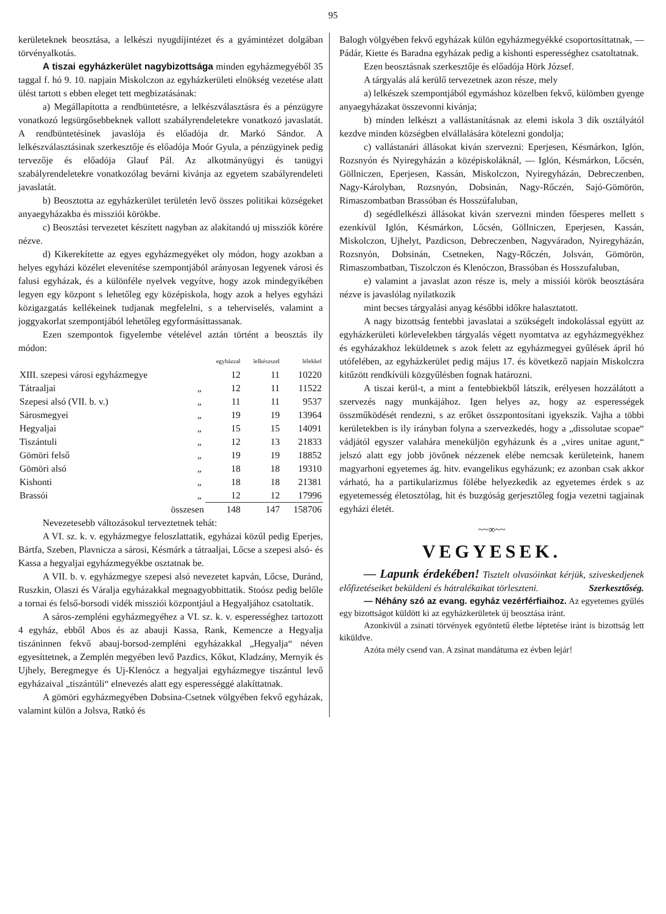95
kerületeknek beosztása, a lelkészi nyugdíjintézet és a gyámintézet dolgában törvényalkotás.
A tiszai egyházkerület nagybizottsága minden egyházmegyéből 35 taggal f. hó 9. 10. napjain Miskolczon az egyházkerületi elnökség vezetése alatt ülést tartott s ebben eleget tett megbizatásának:
a) Megállapította a rendbüntetésre, a lelkészválasztásra és a pénzügyre vonatkozó legsürgősebbeknek vallott szabályrendeletekre vonatkozó javaslatát. A rendbüntetésinek javaslója és előadója dr. Markó Sándor. A lelkészválasztásinak szerkesztője és előadója Moór Gyula, a pénzügyinek pedig tervezője és előadója Glauf Pál. Az alkotmányügyi és tanügyi szabályrendeletekre vonatkozólag bevárni kivánja az egyetem szabályrendeleti javaslatát.
b) Beosztotta az egyházkerület területén levő összes politikai községeket anyaegyházakba és missziói körökbe.
c) Beosztási tervezetet készített nagyban az alakítandó uj missziók körére nézve.
d) Kikerekítette az egyes egyházmegyéket oly módon, hogy azokban a helyes egyházi közélet elevenítése szempontjából arányosan legyenek városi és falusi egyházak, és a különféle nyelvek vegyítve, hogy azok mindegyikében legyen egy központ s lehetőleg egy középiskola, hogy azok a helyes egyházi közigazgatás kellékeinek tudjanak megfelelni, s a teherviselés, valamint a joggyakorlat szempontjából lehetőleg egyformásíttassanak.
Ezen szempontok figyelembe vételével aztán történt a beosztás ily módon:
| | | egyházzal | lelkészszel | lélekkel |
| --- | --- | --- | --- | --- |
| XIII. szepesi városi egyházmegye | | 12 | 11 | 10220 |
| Tátraaljai | „ | 12 | 11 | 11522 |
| Szepesi alsó (VII. b. v.) | „ | 11 | 11 | 9537 |
| Sárosmegyei | „ | 19 | 19 | 13964 |
| Hegyaljai | „ | 15 | 15 | 14091 |
| Tiszántuli | „ | 12 | 13 | 21833 |
| Gömöri felső | „ | 19 | 19 | 18852 |
| Gömöri alsó | „ | 18 | 18 | 19310 |
| Kishonti | „ | 18 | 18 | 21381 |
| Brassói | „ | 12 | 12 | 17996 |
| összesen | | 148 | 147 | 158706 |
Nevezetesebb változásokul terveztetnek tehát:
A VI. sz. k. v. egyházmegye feloszlattatik, egyházai közűl pedig Eperjes, Bártfa, Szeben, Plavnicza a sárosi, Késmárk a tátraaljai, Lőcse a szepesi alsó- és Kassa a hegyaljai egyházmegyékbe osztatnak be.
A VII. b. v. egyházmegye szepesi alsó nevezetet kapván, Lőcse, Duránd, Ruszkin, Olaszi és Váralja egyházakkal megnagyobbittatik. Stoósz pedig belőle a tornai és felső-borsodi vidék missziói központjául a Hegyaljához csatoltatik.
A sáros-zempléni egyházmegyéhez a VI. sz. k. v. esperességhez tartozott 4 egyház, ebből Abos és az abauji Kassa, Rank, Kemencze a Hegyalja tiszáninnen fekvő abauj-borsod-zempléni egyházakkal „Hegyalja“ néven egyesíttetnek, a Zemplén megyében levő Pazdics, Kőkut, Kladzány, Mernyik és Ujhely, Beregmegye és Uj-Klenócz a hegyaljai egyházmegye tiszántul levő egyházaival „tiszántúli“ elnevezés alatt egy esperességgé alakíttatnak.
A gömöri egyházmegyében Dobsina-Csetnek völgyében fekvő egyházak, valamint külön a Jolsva, Ratkó és
Balogh völgyében fekvő egyházak külön egyházmegyékké csoportosíttatnak, — Pádár, Kiette és Baradna egyházak pedig a kishonti esperességhez csatoltatnak.
Ezen beosztásnak szerkesztője és előadója Hörk József.
A tárgyalás alá kerülő tervezetnek azon része, mely
a) lelkészek szempontjából egymáshoz közelben fekvő, külömben gyenge anyaegyházakat összevonni kivánja;
b) minden lelkészt a vallástanításnak az elemi iskola 3 dik osztályától kezdve minden községben elvállalására kötelezni gondolja;
c) vallástanári állásokat kiván szervezni: Eperjesen, Késmárkon, Iglón, Rozsnyón és Nyiregyházán a középiskoláknál, — Iglón, Késmárkon, Lőcsén, Göllniczen, Eperjesen, Kassán, Miskolczon, Nyiregyházán, Debreczenben, Nagy-Károlyban, Rozsnyón, Dobsinán, Nagy-Rőczén, Sajó-Gömörön, Rimaszombatban Brassóban és Hosszúfaluban,
d) segédlelkészi állásokat kiván szervezni minden főesperes mellett s ezenkívül Iglón, Késmárkon, Lőcsén, Göllniczen, Eperjesen, Kassán, Miskolczon, Ujhelyt, Pazdicson, Debreczenben, Nagyváradon, Nyiregyházán, Rozsnyón, Dobsinán, Csetneken, Nagy-Rőczén, Jolsván, Gömörön, Rimaszombatban, Tiszolczon és Klenóczon, Brassóban és Hosszufaluban,
e) valamint a javaslat azon része is, mely a missiói körök beosztására nézve is javaslólag nyilatkozik
mint becses tárgyalási anyag későbbi időkre halasztatott.
A nagy bizottság fentebbi javaslatai a szükségelt indokolással együtt az egyházkerületi körlevelekben tárgyalás végett nyomtatva az egyházmegyékhez és egyházakhoz leküldetnek s azok felett az egyházmegyei gyűlések ápril hó utófelében, az egyházkerület pedig május 17. és következő napjain Miskolczra kitűzött rendkívüli közgyűlésben fognak határozni.
A tiszai kerül-t, a mint a fentebbiekből látszik, erélyesen hozzálátott a szervezés nagy munkájához. Igen helyes az, hogy az esperességek összműködését rendezni, s az erőket összpontosítani igyekszik. Vajha a többi kerületekben is ily irányban folyna a szervezkedés, hogy a „dissolutae scopae“ vádjától egyszer valahára meneküljön egyházunk és a „vires unitae agunt,“ jelszó alatt egy jobb jövőnek nézzenek elébe nemcsak kerületeink, hanem magyarhoni egyetemes ág. hitv. evangelikus egyházunk; ez azonban csak akkor várható, ha a partikularizmus fölébe helyezkedik az egyetemes érdek s az egyetemesség életosztólag, hit és buzgóság gerjesztőleg fogja vezetni tagjainak egyházi életét.
~~∞~~
VEGYESEK.
— Lapunk érdekében! Tisztelt olvasóinkat kérjük, sziveskedjenek előfizetéseiket beküldeni és hátralékaikat törleszteni. Szerkesztőség.
— Néhány szó az evang. egyház vezérférfiaihoz. Az egyetemes gyűlés egy bizottságot küldött ki az egyházkerületek új beosztása iránt.
Azonkivül a zsinati törvények egyöntetű életbe léptetése iránt is bizottság lett kiküldve.
Azóta mély csend van. A zsinat mandátuma ez évben lejár!